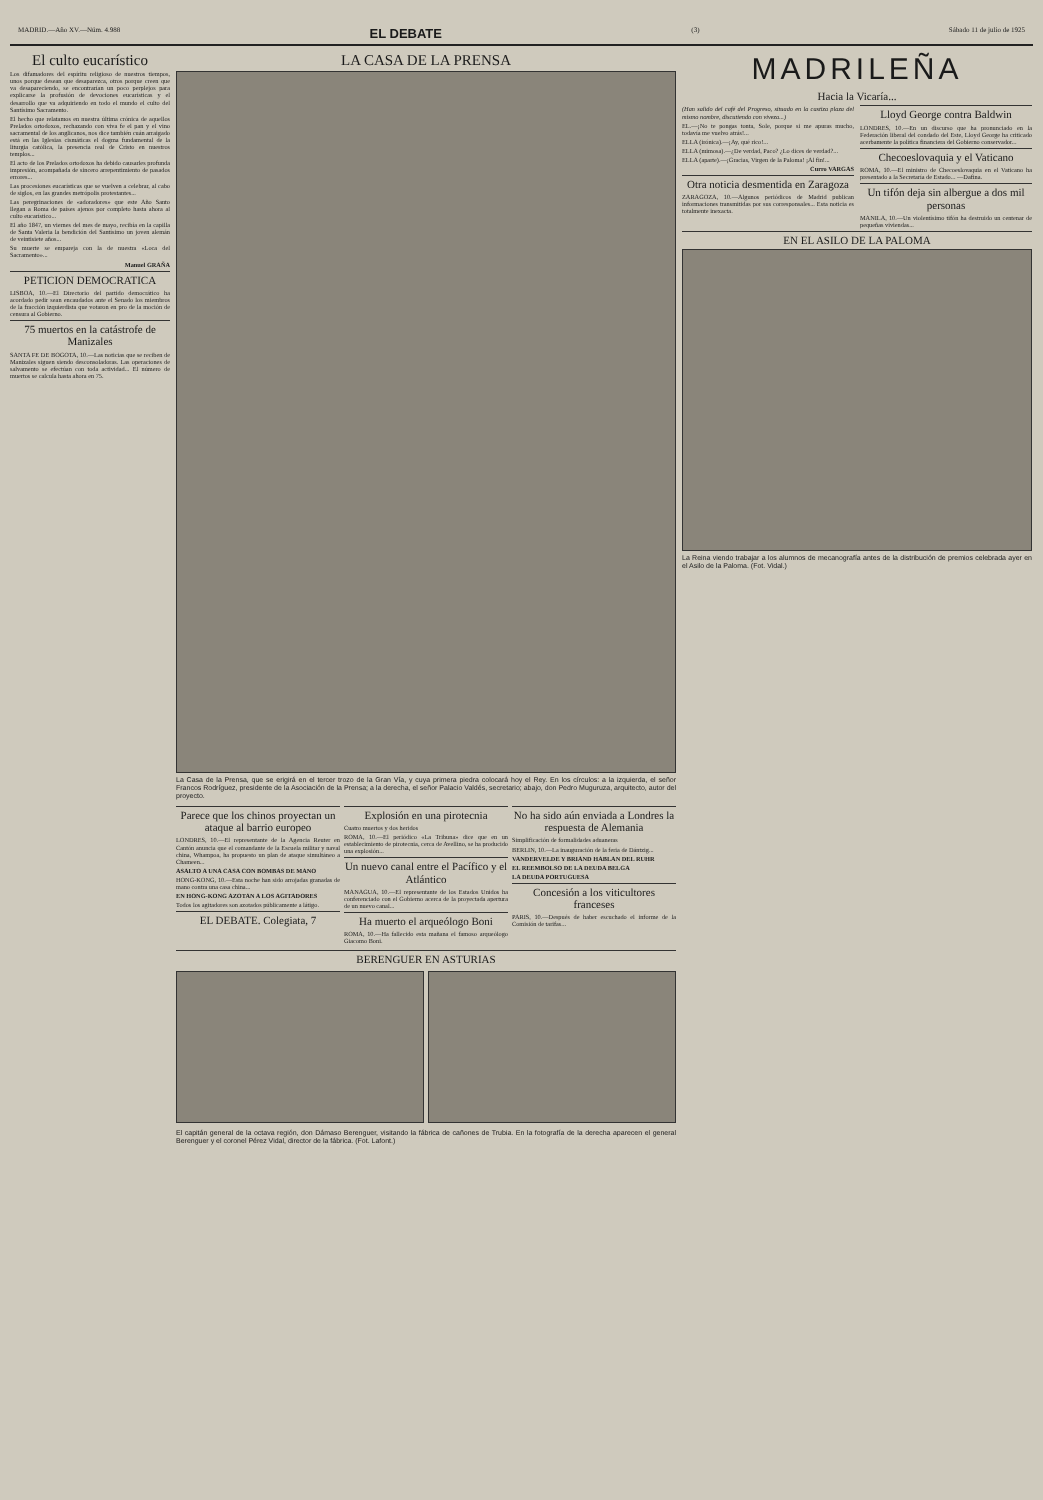MADRID.—Año XV.—Núm. 4.988 EL DEBATE (3) Sábado 11 de julio de 1925
El culto eucarístico
Los difamadores del espíritu religioso de nuestros tiempos, unos porque desean que desaparezca, otros porque creen que va desapareciendo, se encontrarían un poco perplejos para explicarse la profusión de devociones eucarísticas y el desarrollo que va adquiriendo en todo el mundo el culto del Santísimo Sacramento.
El hecho que relatamos en nuestra última crónica de aquellos Prelados ortodoxos, rechazando con viva fe el pan y el vino sacramental de los anglicanos, nos dice también cuán arraigado está en las Iglesias cismáticas el dogma fundamental de la liturgia católica, la presencia real de Cristo en nuestros templos...
El acto de los Prelados ortodoxos ha debido causarles profunda impresión, acompañada de sincero arrepentimiento de pasados errores...
Las procesiones eucarísticas que se vuelven a celebrar, al cabo de siglos, en las grandes metrópolis protestantes...
Las peregrinaciones de «adoradores» que este Año Santo llegan a Roma de países ajenos por completo hasta ahora al culto eucarístico...
El año 1847, un viernes del mes de mayo, recibía en la capilla de Santa Valeria la bendición del Santísimo un joven alemán de veintisiete años...
Su muerte se empareja con la de nuestra «Loca del Sacramento»...
Manuel GRAÑA
PETICION DEMOCRATICA
LISBOA, 10.—El Directorio del partido democrático ha acordado pedir sean encaudados ante el Senado los miembros de la fracción izquierdista que votaron en pro de la moción de censura al Gobierno.
75 muertos en la catástrofe de Manizales
SANTA FE DE BOGOTA, 10.—Las noticias que se reciben de Manizales siguen siendo desconsoladoras. Las operaciones de salvamento se efectúan con toda actividad... El número de muertos se calcula hasta ahora en 75.
LA CASA DE LA PRENSA
La Casa de la Prensa, que se erigirá en el tercer trozo de la Gran Vía, y cuya primera piedra colocará hoy el Rey. En los círculos: a la izquierda, el señor Francos Rodríguez, presidente de la Asociación de la Prensa; a la derecha, el señor Palacio Valdés, secretario; abajo, don Pedro Muguruza, arquitecto, autor del proyecto.
Parece que los chinos proyectan un ataque al barrio europeo
LONDRES, 10.—El representante de la Agencia Reuter en Cantón anuncia que el comandante de la Escuela militar y naval china, Whampoa, ha propuesto un plan de ataque simultáneo a Chameen...
ASALTO A UNA CASA CON BOMBAS DE MANO
HONG-KONG, 10.—Esta noche han sido arrojadas granadas de mano contra una casa china...
EN HONG-KONG AZOTAN A LOS AGITADORES
Todos los agitadores son azotados públicamente a látigo.
EL DEBATE. Colegiata, 7
Explosión en una pirotecnia
Cuatro muertos y dos heridos
ROMA, 10.—El periódico «La Tribuna» dice que en un establecimiento de pirotecnia, cerca de Avellino, se ha producido una explosión...
Un nuevo canal entre el Pacífico y el Atlántico
MANAGUA, 10.—El representante de los Estados Unidos ha conferenciado con el Gobierno acerca de la proyectada apertura de un nuevo canal...
Ha muerto el arqueólogo Boni
ROMA, 10.—Ha fallecido esta mañana el famoso arqueólogo Giacomo Boni.
No ha sido aún enviada a Londres la respuesta de Alemania
Simplificación de formalidades aduaneras
BERLIN, 10.—La inauguración de la feria de Dántzig...
VANDERVELDE Y BRIAND HABLAN DEL RUHR
EL REEMBOLSO DE LA DEUDA BELGA
LA DEUDA PORTUGUESA
Concesión a los viticultores franceses
PARIS, 10.—Después de haber escuchado el informe de la Comisión de tarifas...
BERENGUER EN ASTURIAS
El capitán general de la octava región, don Dámaso Berenguer, visitando la fábrica de cañones de Trubia. En la fotografía de la derecha aparecen el general Berenguer y el coronel Pérez Vidal, director de la fábrica. (Fot. Lafont.)
MADRILEÑA
Hacia la Vicaría...
(Han salido del café del Progreso, situado en la castiza plaza del mismo nombre, discutiendo con viveza...)
EL.—¡No te pongas tonta, Sole, porque si me apuras mucho, todavía me vuelvo atrás!...
ELLA (irónica).—¡Ay, qué rico!...
ELLA (mimosa).—¿De verdad, Paco? ¿Lo dices de verdad?...
ELLA (aparte).—¡Gracias, Virgen de la Paloma! ¡Al fin!...
Curro VARGAS
Otra noticia desmentida en Zaragoza
ZARAGOZA, 10.—Algunos periódicos de Madrid publican informaciones transmitidas por sus corresponsales... Esta noticia es totalmente inexacta.
Lloyd George contra Baldwin
LONDRES, 10.—En un discurso que ha pronunciado en la Federación liberal del condado del Este, Lloyd George ha criticado acerbamente la política financiera del Gobierno conservador...
Checoeslovaquia y el Vaticano
ROMA, 10.—El ministro de Checoeslovaquia en el Vaticano ha presentado a la Secretaría de Estado... —Dafina.
Un tifón deja sin albergue a dos mil personas
MANILA, 10.—Un violentísimo tifón ha destruido un centenar de pequeñas viviendas...
EN EL ASILO DE LA PALOMA
La Reina viendo trabajar a los alumnos de mecanografía antes de la distribución de premios celebrada ayer en el Asilo de la Paloma. (Fot. Vidal.)